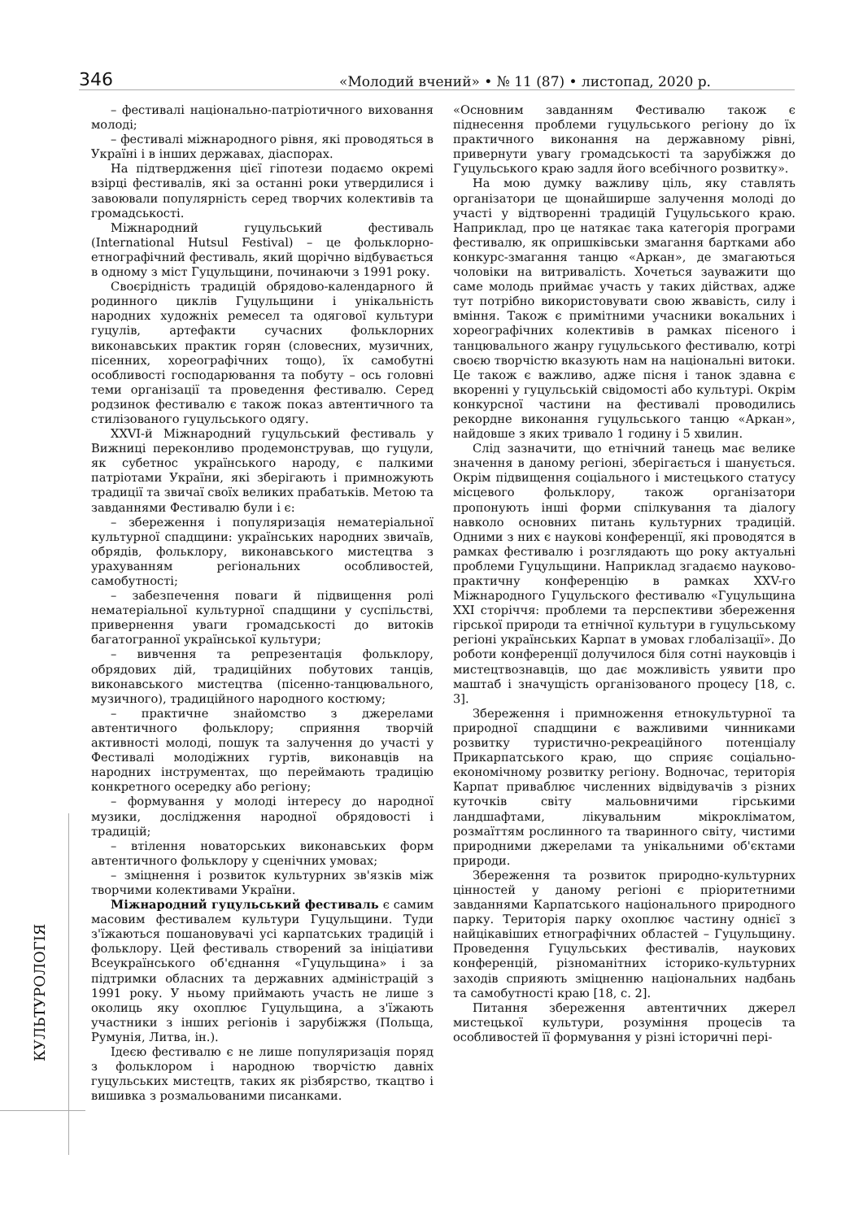346 «Молодий вчений» • № 11 (87) • листопад, 2020 р.
КУЛЬТУРОЛОГІЯ
– фестивалі національно-патріотичного виховання молоді;
– фестивалі міжнародного рівня, які проводяться в Україні і в інших державах, діаспорах.
На підтвердження цієї гіпотези подаємо окремі взірці фестивалів, які за останні роки утвердилися і завоювали популярність серед творчих колективів та громадськості.
Міжнародний гуцульський фестиваль (International Hutsul Festival) – це фольклорно-етнографічний фестиваль, який щорічно відбувається в одному з міст Гуцульщини, починаючи з 1991 року.
Своєрідність традицій обрядово-календарного й родинного циклів Гуцульщини і унікальність народних художніх ремесел та одягової культури гуцулів, артефакти сучасних фольклорних виконавських практик горян (словесних, музичних, пісенних, хореографічних тощо), їх самобутні особливості господарювання та побуту – ось головні теми організації та проведення фестивалю. Серед родзинок фестивалю є також показ автентичного та стилізованого гуцульського одягу.
XXVI-й Міжнародний гуцульський фестиваль у Вижниці переконливо продемонстрував, що гуцули, як субетнос українського народу, є палкими патріотами України, які зберігають і примножують традиції та звичаї своїх великих прабатьків. Метою та завданнями Фестивалю були і є:
– збереження і популяризація нематеріальної культурної спадщини: українських народних звичаїв, обрядів, фольклору, виконавського мистецтва з урахуванням регіональних особливостей, самобутності;
– забезпечення поваги й підвищення ролі нематеріальної культурної спадщини у суспільстві, привернення уваги громадськості до витоків багатогранної української культури;
– вивчення та репрезентація фольклору, обрядових дій, традиційних побутових танців, виконавського мистецтва (пісенно-танцювального, музичного), традиційного народного костюму;
– практичне знайомство з джерелами автентичного фольклору; сприяння творчій активності молоді, пошук та залучення до участі у Фестивалі молодіжних гуртів, виконавців на народних інструментах, що переймають традицію конкретного осередку або регіону;
– формування у молоді інтересу до народної музики, дослідження народної обрядовості і традицій;
– втілення новаторських виконавських форм автентичного фольклору у сценічних умовах;
– зміцнення і розвиток культурних зв'язків між творчими колективами України.
Міжнародний гуцульський фестиваль є самим масовим фестивалем культури Гуцульщини. Туди з'їжаються пошановувачі усі карпатських традицій і фольклору. Цей фестиваль створений за ініціативи Всеукраїнського об'єднання «Гуцульщина» і за підтримки обласних та державних адміністрацій з 1991 року. У ньому приймають участь не лише з околиць яку охоплює Гуцульщина, а з'їжають участники з інших регіонів і зарубіжжя (Польща, Румунія, Литва, ін.).
Ідеєю фестивалю є не лише популяризація поряд з фольклором і народною творчістю давніх гуцульських мистецтв, таких як різбярство, ткацтво і вишивка з розмальованими писанками.
«Основним завданням Фестивалю також є піднесення проблеми гуцульського регіону до їх практичного виконання на державному рівні, привернути увагу громадськості та зарубіжжя до Гуцульського краю задля його всебічного розвитку».
На мою думку важливу ціль, яку ставлять організатори це щонайширше залучення молоді до участі у відтворенні традицій Гуцульського краю. Наприклад, про це натякає така категорія програми фестивалю, як опришківськи змагання бартками або конкурс-змагання танцю «Аркан», де змагаються чоловіки на витривалість. Хочеться зауважити що саме молодь приймає участь у таких дійствах, адже тут потрібно використовувати свою жвавість, силу і вміння. Також є примітними учасники вокальних і хореографічних колективів в рамках пісеного і танцювального жанру гуцульського фестивалю, котрі своєю творчістю вказують нам на національні витоки. Це також є важливо, адже пісня і танок здавна є вкоренні у гуцульській свідомості або культурі. Окрім конкурсної частини на фестивалі проводились рекордне виконання гуцульського танцю «Аркан», найдовше з яких тривало 1 годину і 5 хвилин.
Слід зазначити, що етнічний танець має велике значення в даному регіоні, зберігається і шанується. Окрім підвищення соціального і мистецького статусу місцевого фольклору, також організатори пропонують інші форми спілкування та діалогу навколо основних питань культурних традицій. Одними з них є наукові конференції, які проводятся в рамках фестивалю і розглядають що року актуальні проблеми Гуцульщини. Наприклад згадаємо науково-практичну конференцію в рамках XXV-го Міжнародного Гуцульского фестивалю «Гуцульщина XXI сторіччя: проблеми та перспективи збереження гірської природи та етнічної культури в гуцульському регіоні українських Карпат в умовах глобалізації». До роботи конференції долучилося біля сотні науковців і мистецтвознавців, що дає можливість уявити про маштаб і значущість організованого процесу [18, с. 3].
Збереження і примноження етнокультурної та природної спадщини є важливими чинниками розвитку туристично-рекреаційного потенціалу Прикарпатського краю, що сприяє соціально-економічному розвитку регіону. Водночас, територія Карпат приваблює численних відвідувачів з різних куточків світу мальовничими гірськими ландшафтами, лікувальним мікрокліматом, розмаїттям рослинного та тваринного світу, чистими природними джерелами та унікальними об'єктами природи.
Збереження та розвиток природно-культурних цінностей у даному регіоні є пріоритетними завданнями Карпатського національного природного парку. Територія парку охоплює частину однієї з найцікавіших етнографічних областей – Гуцульщину. Проведення Гуцульських фестивалів, наукових конференцій, різноманітних історико-культурних заходів сприяють зміцненню національних надбань та самобутності краю [18, с. 2].
Питання збереження автентичних джерел мистецької культури, розуміння процесів та особливостей її формування у різні історичні пері-